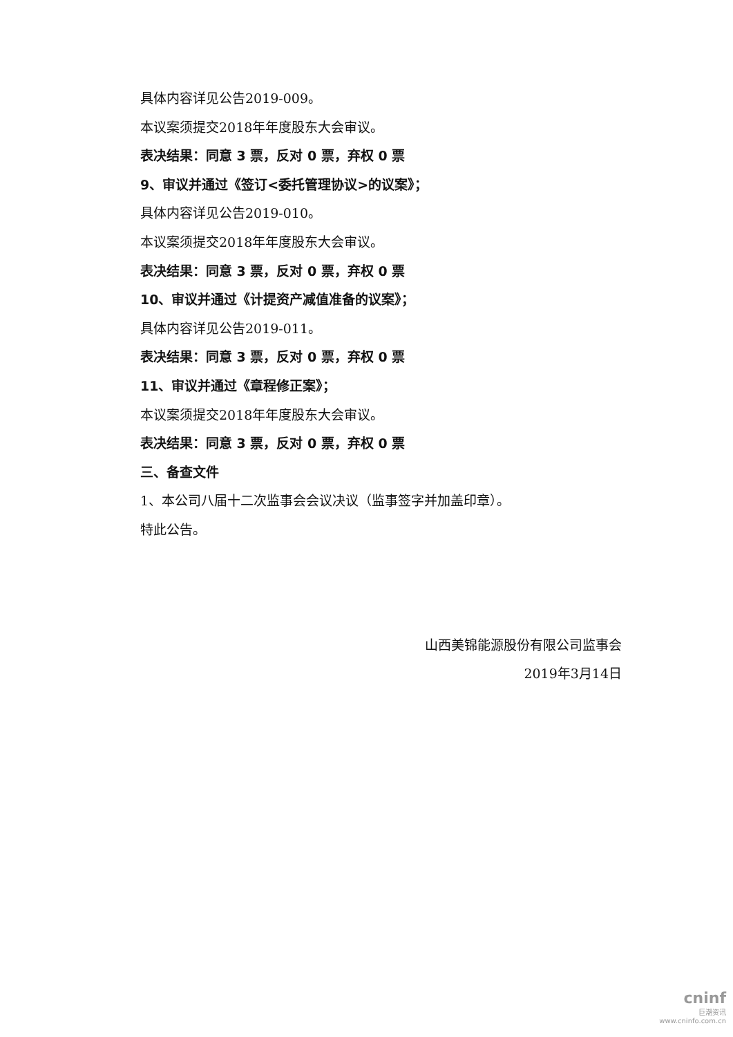具体内容详见公告2019-009。
本议案须提交2018年年度股东大会审议。
表决结果：同意 3 票，反对 0 票，弃权 0 票
9、审议并通过《签订<委托管理协议>的议案》；
具体内容详见公告2019-010。
本议案须提交2018年年度股东大会审议。
表决结果：同意 3 票，反对 0 票，弃权 0 票
10、审议并通过《计提资产减值准备的议案》；
具体内容详见公告2019-011。
表决结果：同意 3 票，反对 0 票，弃权 0 票
11、审议并通过《章程修正案》；
本议案须提交2018年年度股东大会审议。
表决结果：同意 3 票，反对 0 票，弃权 0 票
三、备查文件
1、本公司八届十二次监事会会议决议（监事签字并加盖印章）。
特此公告。
山西美锦能源股份有限公司监事会
2019年3月14日
cninf
巨潮资讯
www.cninfo.com.cn